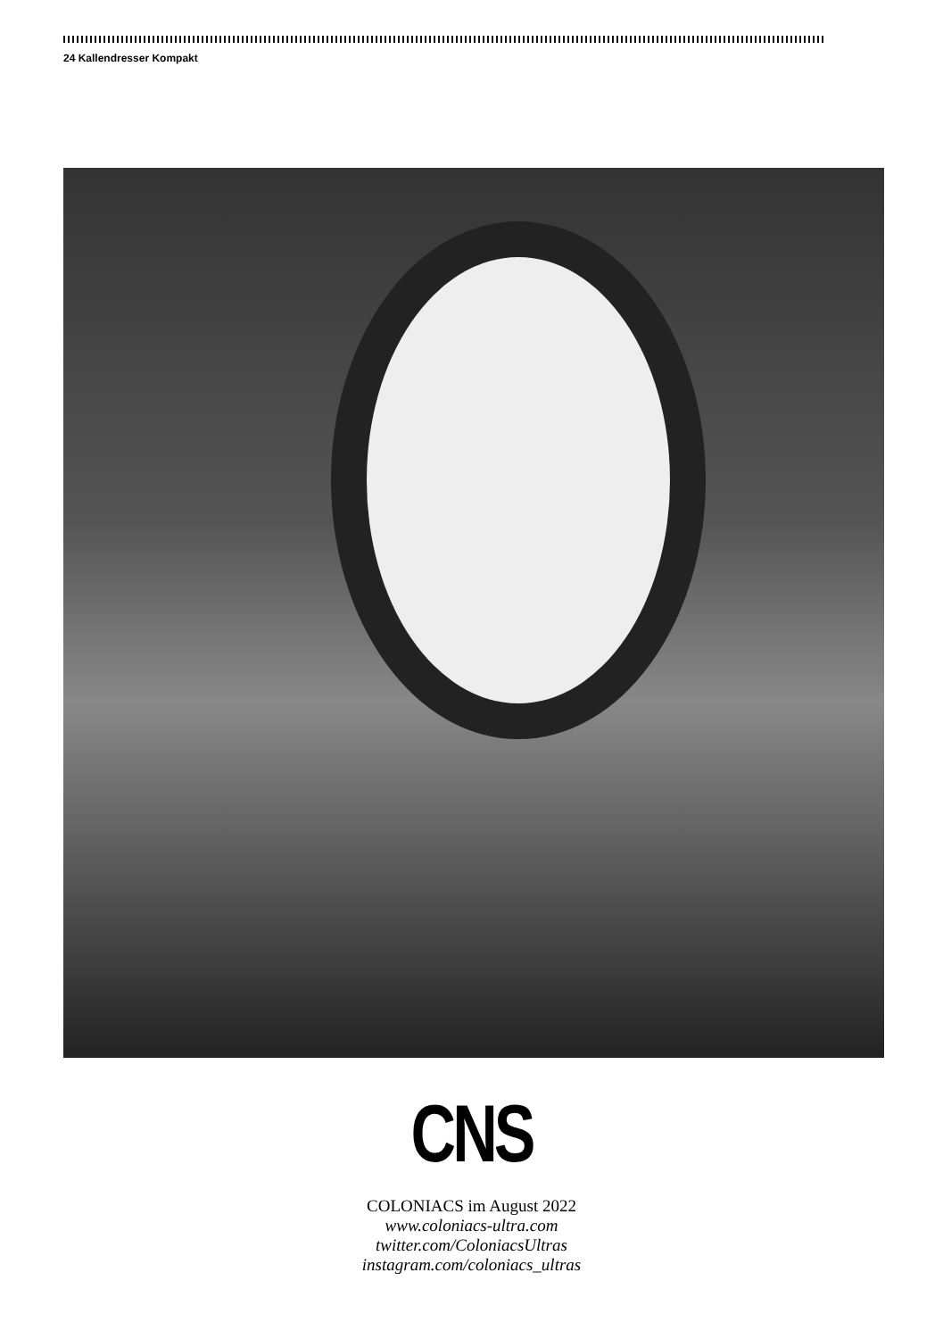24 Kallendresser Kompakt
CNS
COLONIACS im August 2022
www.coloniacs-ultra.com
twitter.com/ColoniacsUltras
instagram.com/coloniacs_ultras